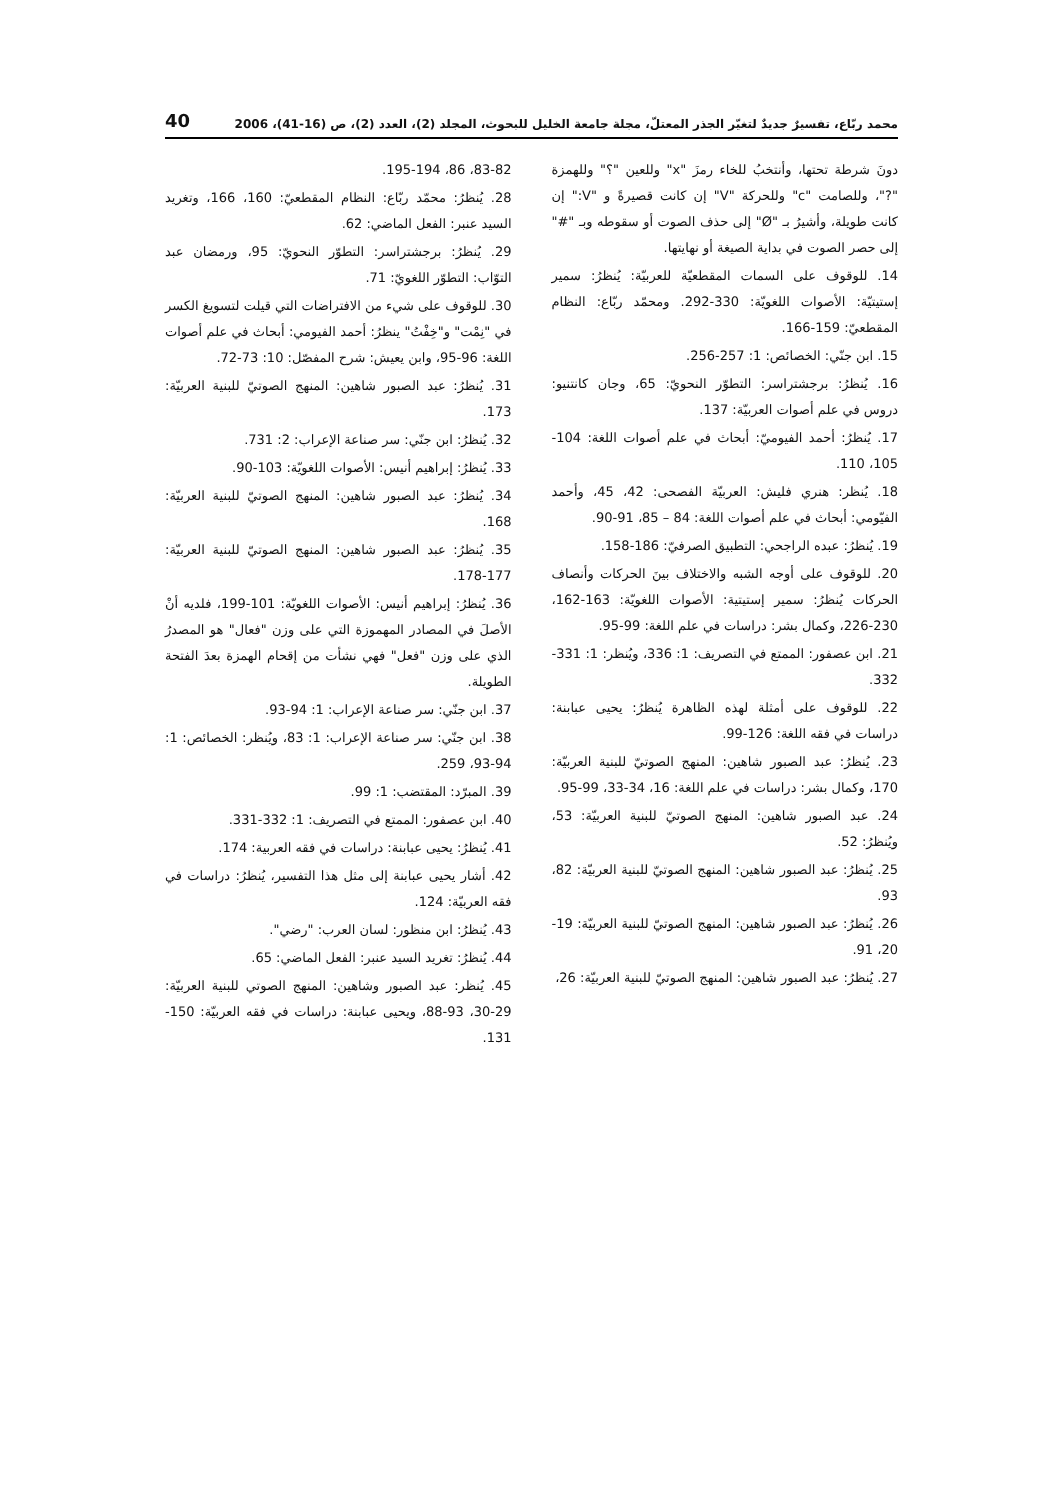محمد ربّاع، تفسيرٌ جديدٌ لتغيّر الجذر المعتلّ، مجلة جامعة الخليل للبحوث، المجلد (2)، العدد (2)، ص (16-41)، 2006 40
دونَ شرطة تحتها، وأنتخبُ للخاء رمزَ "x" وللعين "؟" وللهمزة "?"، وللصامت "c" وللحركة "V" إن كانت قصيرةً و "V:" إن كانت طويلة، وأشيرُ بـ "Ø" إلى حذف الصوت أو سقوطه وبـ "#" إلى حصر الصوت في بداية الصيغة أو نهايتها.
14. للوقوف على السمات المقطعيّة للعربيّة: يُنظرُ: سمير إستيتيّة: الأصوات اللغويّة: 330-292. ومحمّد ربّاع: النظام المقطعيّ: 159-166.
15. ابن جنّي: الخصائص: 1: 257-256.
16. يُنظرُ: برجشتراسر: التطوّر النحويّ: 65، وجان كانتنيو: دروس في علم أصوات العربيّة: 137.
17. يُنظرُ: أحمد الفيوميّ: أبحاث في علم أصوات اللغة: 104-105، 110.
18. يُنظر: هنري فليش: العربيّة الفصحى: 42، 45، وأحمد الفيّومي: أبحاث في علم أصوات اللغة: 84 – 85، 91-90.
19. يُنظرُ: عبده الراجحي: التطبيق الصرفيّ: 186-158.
20. للوقوف على أوجه الشبه والاختلاف بينَ الحركات وأنصاف الحركات يُنظرُ: سمير إستيتية: الأصوات اللغويّة: 163-162، 230-226، وكمال بشر: دراسات في علم اللغة: 99-95.
21. ابن عصفور: الممتع في التصريف: 1: 336، ويُنظر: 1: 331-332.
22. للوقوف على أمثلة لهذه الظاهرة يُنظرُ: يحيى عبابنة: دراسات في فقه اللغة: 126-99.
23. يُنظرُ: عبد الصبور شاهين: المنهج الصوتيّ للبنية العربيّة: 170، وكمال بشر: دراسات في علم اللغة: 16، 34-33، 99-95.
24. عبد الصبور شاهين: المنهج الصوتيّ للبنية العربيّة: 53، ويُنظرُ: 52.
25. يُنظرُ: عبد الصبور شاهين: المنهج الصوتيّ للبنية العربيّة: 82، 93.
26. يُنظرُ: عبد الصبور شاهين: المنهج الصوتيّ للبنية العربيّة: 19-20، 91.
27. يُنظرُ: عبد الصبور شاهين: المنهج الصوتيّ للبنية العربيّة: 26،
83-82، 86، 195-194.
28. يُنظرُ: محمّد ربّاع: النظام المقطعيّ: 160، 166، وتغريد السيد عنبر: الفعل الماضي: 62.
29. يُنظرُ: برجشتراسر: التطوّر النحويّ: 95، ورمضان عبد التوّاب: التطوّر اللغويّ: 71.
30. للوقوف على شيء من الافتراضات التي قيلت لتسويغ الكسر في "نِمْت" و"خِفْتُ" ينظرُ: أحمد الفيومي: أبحاث في علم أصوات اللغة: 96-95، وابن يعيش: شرح المفصّل: 10: 73-72.
31. يُنظرُ: عبد الصبور شاهين: المنهج الصوتيّ للبنية العربيّة: 173.
32. يُنظرُ: ابن جنّي: سر صناعة الإعراب: 2: 731.
33. يُنظرُ: إبراهيم أنيس: الأصوات اللغويّة: 103-90.
34. يُنظرُ: عبد الصبور شاهين: المنهج الصوتيّ للبنية العربيّة: 168.
35. يُنظرُ: عبد الصبور شاهين: المنهج الصوتيّ للبنية العربيّة: 177-178.
36. يُنظرُ: إبراهيم أنيس: الأصوات اللغويّة: 101-199، فلديه أنْ الأصلَ في المصادر المهموزة التي على وزن "فعال" هو المصدرُ الذي على وزن "فعل" فهي نشأت من إقحام الهمزة بعدَ الفتحة الطويلة.
37. ابن جنّي: سر صناعة الإعراب: 1: 94-93.
38. ابن جنّي: سر صناعة الإعراب: 1: 83، ويُنظر: الخصائص: 1: 94-93، 259.
39. المبرّد: المقتضب: 1: 99.
40. ابن عصفور: الممتع في التصريف: 1: 332-331.
41. يُنظرُ: يحيى عبابنة: دراسات في فقه العربية: 174.
42. أشار يحيى عبابنة إلى مثل هذا التفسير، يُنظرُ: دراسات في فقه العربيّة: 124.
43. يُنظرُ: ابن منظور: لسان العرب: "رضي".
44. يُنظرُ: تغريد السيد عنبر: الفعل الماضي: 65.
45. يُنظر: عبد الصبور وشاهين: المنهج الصوتي للبنية العربيّة: 29-30، 93-88، ويحيى عبابنة: دراسات في فقه العربيّة: 150-131.